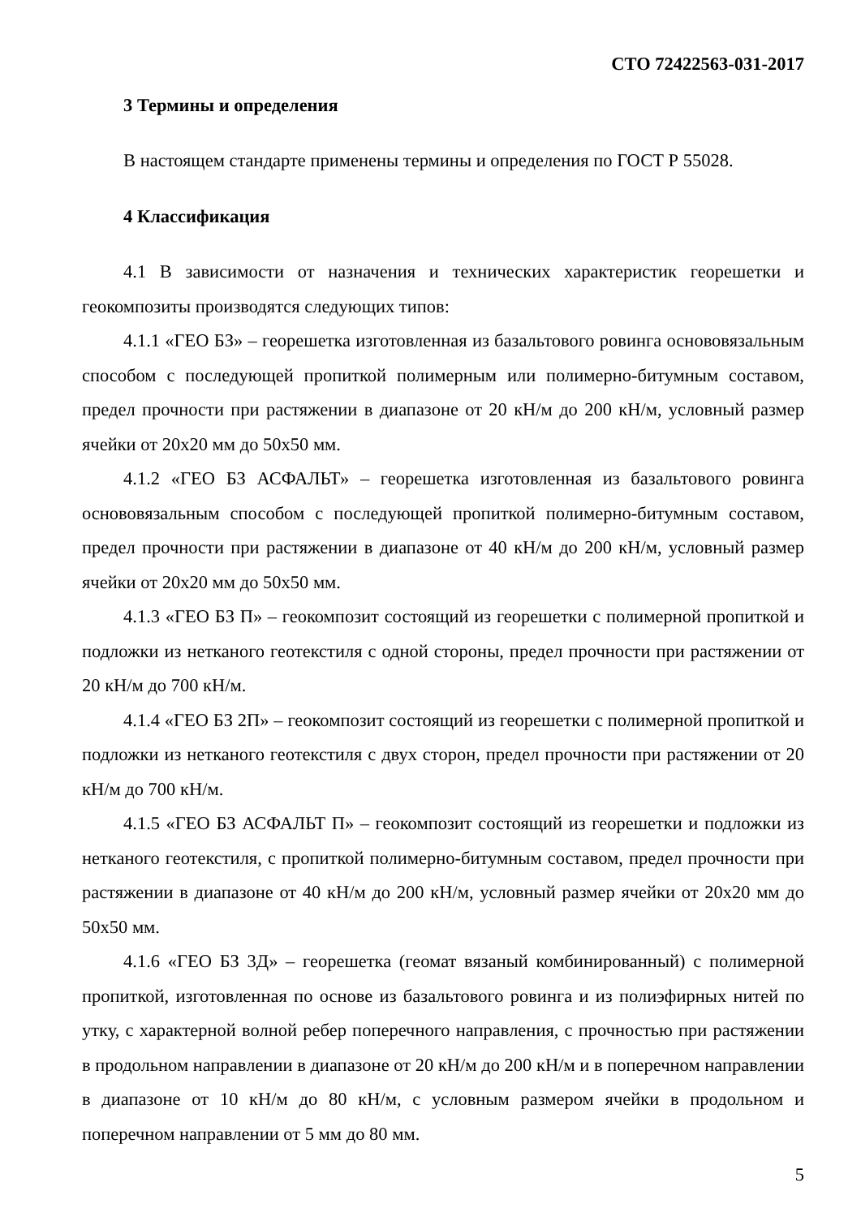СТО 72422563-031-2017
3 Термины и определения
В настоящем стандарте применены термины и определения по ГОСТ Р 55028.
4 Классификация
4.1 В зависимости от назначения и технических характеристик георешетки и геокомпозиты производятся следующих типов:
4.1.1 «ГЕО БЗ» – георешетка изготовленная из базальтового ровинга основовязальным способом с последующей пропиткой полимерным или полимерно-битумным составом, предел прочности при растяжении в диапазоне от 20 кН/м до 200 кН/м, условный размер ячейки от 20х20 мм до 50х50 мм.
4.1.2 «ГЕО БЗ АСФАЛЬТ» – георешетка изготовленная из базальтового ровинга основовязальным способом с последующей пропиткой полимерно-битумным составом, предел прочности при растяжении в диапазоне от 40 кН/м до 200 кН/м, условный размер ячейки от 20х20 мм до 50х50 мм.
4.1.3 «ГЕО БЗ П» – геокомпозит состоящий из георешетки с полимерной пропиткой и подложки из нетканого геотекстиля с одной стороны, предел прочности при растяжении от 20 кН/м до 700 кН/м.
4.1.4 «ГЕО БЗ 2П» – геокомпозит состоящий из георешетки с полимерной пропиткой и подложки из нетканого геотекстиля с двух сторон, предел прочности при растяжении от 20 кН/м до 700 кН/м.
4.1.5 «ГЕО БЗ АСФАЛЬТ П» – геокомпозит состоящий из георешетки и подложки из нетканого геотекстиля, с пропиткой полимерно-битумным составом, предел прочности при растяжении в диапазоне от 40 кН/м до 200 кН/м, условный размер ячейки от 20х20 мм до 50х50 мм.
4.1.6 «ГЕО БЗ 3Д» – георешетка (геомат вязаный комбинированный) с полимерной пропиткой, изготовленная по основе из базальтового ровинга и из полиэфирных нитей по утку, с характерной волной ребер поперечного направления, с прочностью при растяжении в продольном направлении в диапазоне от 20 кН/м до 200 кН/м и в поперечном направлении в диапазоне от 10 кН/м до 80 кН/м, с условным размером ячейки в продольном и поперечном направлении от 5 мм до 80 мм.
5